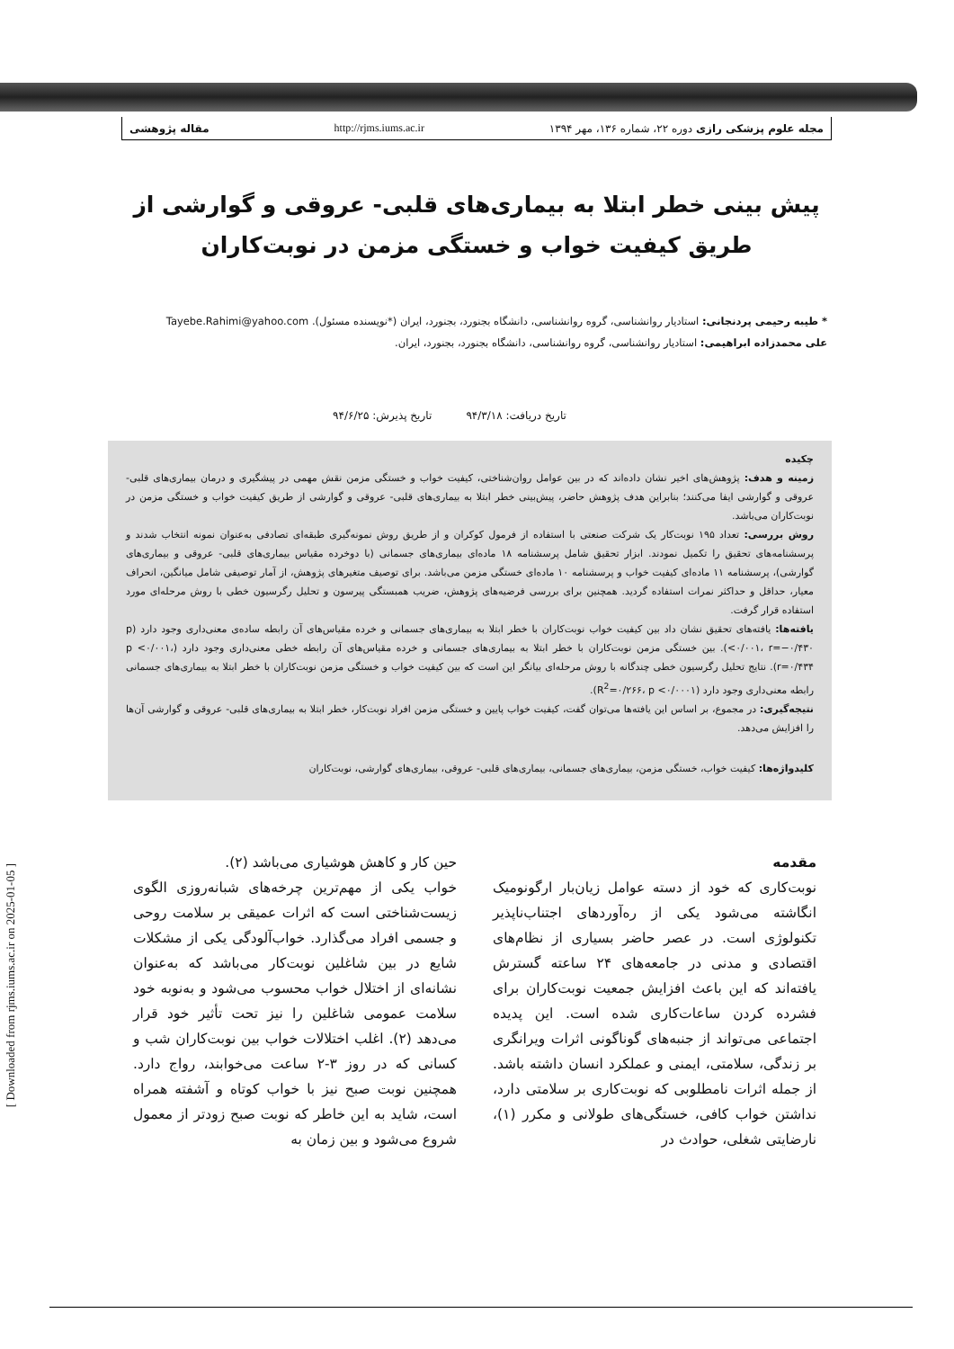مجله علوم پزشکی رازی دوره ۲۲، شماره ۱۳۶، مهر ۱۳۹۴ http://rjms.iums.ac.ir مقاله پژوهشی
[ Downloaded from rjms.iums.ac.ir on 2025-01-05 ]
پیش بینی خطر ابتلا به بیماری‌های قلبی- عروقی و گوارشی از طریق کیفیت خواب و خستگی مزمن در نوبت‌کاران
* طیبه رحیمی پردنجانی: استادیار روانشناسی، گروه روانشناسی، دانشگاه بجنورد، بجنورد، ایران (*نویسنده مسئول). Tayebe.Rahimi@yahoo.com
علی محمدزاده ابراهیمی: استادیار روانشناسی، گروه روانشناسی، دانشگاه بجنورد، بجنورد، ایران.
تاریخ دریافت: ۹۴/۳/۱۸ تاریخ پذیرش: ۹۴/۶/۲۵
چکیده
زمینه و هدف: پژوهش‌های اخیر نشان داده‌اند که در بین عوامل روان‌شناختی، کیفیت خواب و خستگی مزمن نقش مهمی در پیشگیری و درمان بیماری‌های قلبی- عروقی و گوارشی ایفا می‌کنند؛ بنابراین هدف پژوهش حاضر، پیش‌بینی خطر ابتلا به بیماری‌های قلبی- عروقی و گوارشی از طریق کیفیت خواب و خستگی مزمن در نوبت‌کاران می‌باشد.
روش بررسی: تعداد ۱۹۵ نوبت‌کار یک شرکت صنعتی با استفاده از فرمول کوکران و از طریق روش نمونه‌گیری طبقه‌ای تصادفی به‌عنوان نمونه انتخاب شدند و پرسشنامه‌های تحقیق را تکمیل نمودند. ابزار تحقیق شامل پرسشنامه ۱۸ ماده‌ای بیماری‌های جسمانی (با دوخرده مقیاس بیماری‌های قلبی- عروقی و بیماری‌های گوارشی)، پرسشنامه ۱۱ ماده‌ای کیفیت خواب و پرسشنامه ۱۰ ماده‌ای خستگی مزمن می‌باشد. برای توصیف متغیرهای پژوهش، از آمار توصیفی شامل میانگین، انحراف معیار، حداقل و حداکثر نمرات استفاده گردید. همچنین برای بررسی فرضیه‌های پژوهش، ضریب همبستگی پیرسون و تحلیل رگرسیون خطی با روش مرحله‌ای مورد استفاده قرار گرفت.
یافته‌ها: یافته‌های تحقیق نشان داد بین کیفیت خواب نوبت‌کاران با خطر ابتلا به بیماری‌های جسمانی و خرده مقیاس‌های آن رابطه ساده‌ی معنی‌داری وجود دارد (p <۰/۰۰۱، r=−۰/۴۳۰). بین خستگی مزمن نوبت‌کاران با خطر ابتلا به بیماری‌های جسمانی و خرده مقیاس‌های آن رابطه خطی معنی‌داری وجود دارد (p <۰/۰۰۱، r=۰/۴۳۴). نتایج تحلیل رگرسیون خطی چندگانه با روش مرحله‌ای بیانگر این است که بین کیفیت خواب و خستگی مزمن نوبت‌کاران با خطر ابتلا به بیماری‌های جسمانی رابطه معنی‌داری وجود دارد (R<sup>2</sup>=۰/۲۶۶، p <۰/۰۰۰۱).
نتیجه‌گیری: در مجموع، بر اساس این یافته‌ها می‌توان گفت، کیفیت خواب پایین و خستگی مزمن افراد نوبت‌کار، خطر ابتلا به بیماری‌های قلبی- عروقی و گوارشی آن‌ها را افزایش می‌دهد.
کلیدواژه‌ها: کیفیت خواب، خستگی مزمن، بیماری‌های جسمانی، بیماری‌های قلبی- عروقی، بیماری‌های گوارشی، نوبت‌کاران
مقدمه
نوبت‌کاری که خود از دسته عوامل زیان‌بار ارگونومیک انگاشته می‌شود یکی از ره‌آوردهای اجتناب‌ناپذیر تکنولوژی است. در عصر حاضر بسیاری از نظام‌های اقتصادی و مدنی در جامعه‌های ۲۴ ساعته گسترش یافته‌اند که این باعث افزایش جمعیت نوبت‌کاران برای فشرده کردن ساعات‌کاری شده است. این پدیده اجتماعی می‌تواند از جنبه‌های گوناگونی اثرات ویرانگری بر زندگی، سلامتی، ایمنی و عملکرد انسان داشته باشد. از جمله اثرات نامطلوبی که نوبت‌کاری بر سلامتی دارد، نداشتن خواب کافی، خستگی‌های طولانی و مکرر (۱)، نارضایتی شغلی، حوادث در
حین کار و کاهش هوشیاری می‌باشد (۲).
خواب یکی از مهم‌ترین چرخه‌های شبانه‌روزی الگوی زیست‌شناختی است که اثرات عمیقی بر سلامت روحی و جسمی افراد می‌گذارد. خواب‌آلودگی یکی از مشکلات شایع در بین شاغلین نوبت‌کار می‌باشد که به‌عنوان نشانه‌ای از اختلال خواب محسوب می‌شود و به‌نوبه خود سلامت عمومی شاغلین را نیز تحت تأثیر خود قرار می‌دهد (۲). اغلب اختلالات خواب بین نوبت‌کاران شب و کسانی که در روز ۳-۲ ساعت می‌خوابند، رواج دارد. همچنین نوبت صبح نیز با خواب کوتاه و آشفته همراه است، شاید به این خاطر که نوبت صبح زودتر از معمول شروع می‌شود و بین زمان به